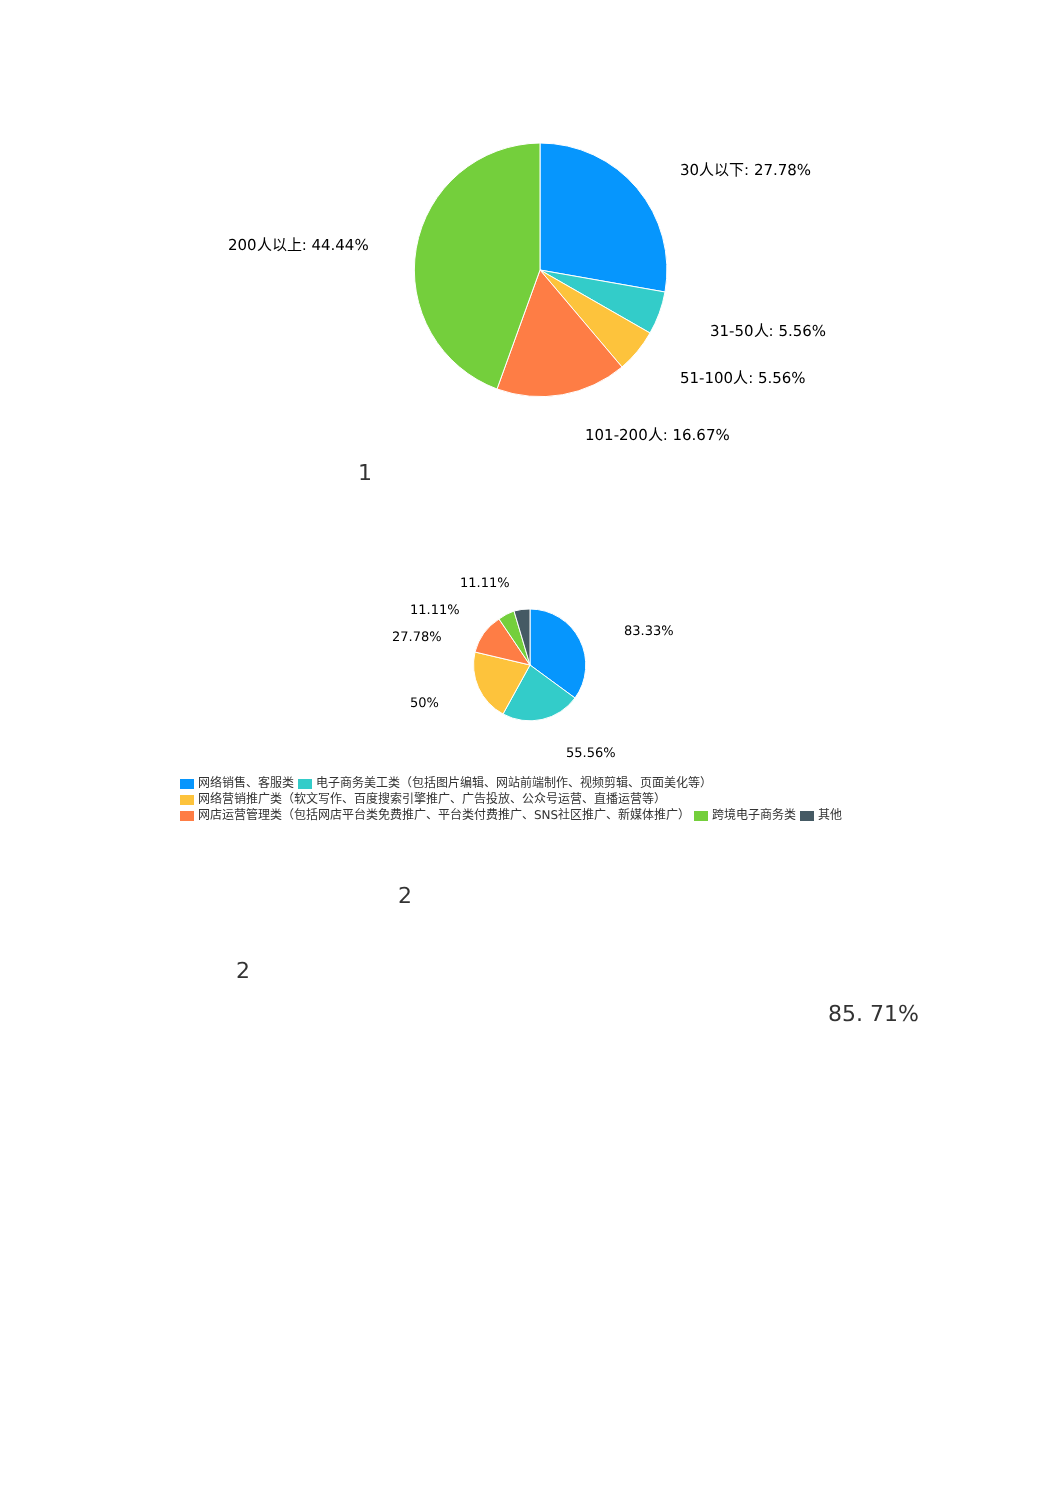30人以下: 27.78%
31-50人: 5.56%
51-100人: 5.56%
101-200人: 16.67%
200人以上: 44.44%
1
11.11%
11.11%
27.78%
83.33%
50%
55.56%
网络销售、客服类 电子商务美工类（包括图片编辑、网站前端制作、视频剪辑、页面美化等）
网络营销推广类（软文写作、百度搜索引擎推广、广告投放、公众号运营、直播运营等）
网店运营管理类（包括网店平台类免费推广、平台类付费推广、SNS社区推广、新媒体推广） 跨境电子商务类 其他
2
2
85. 71%